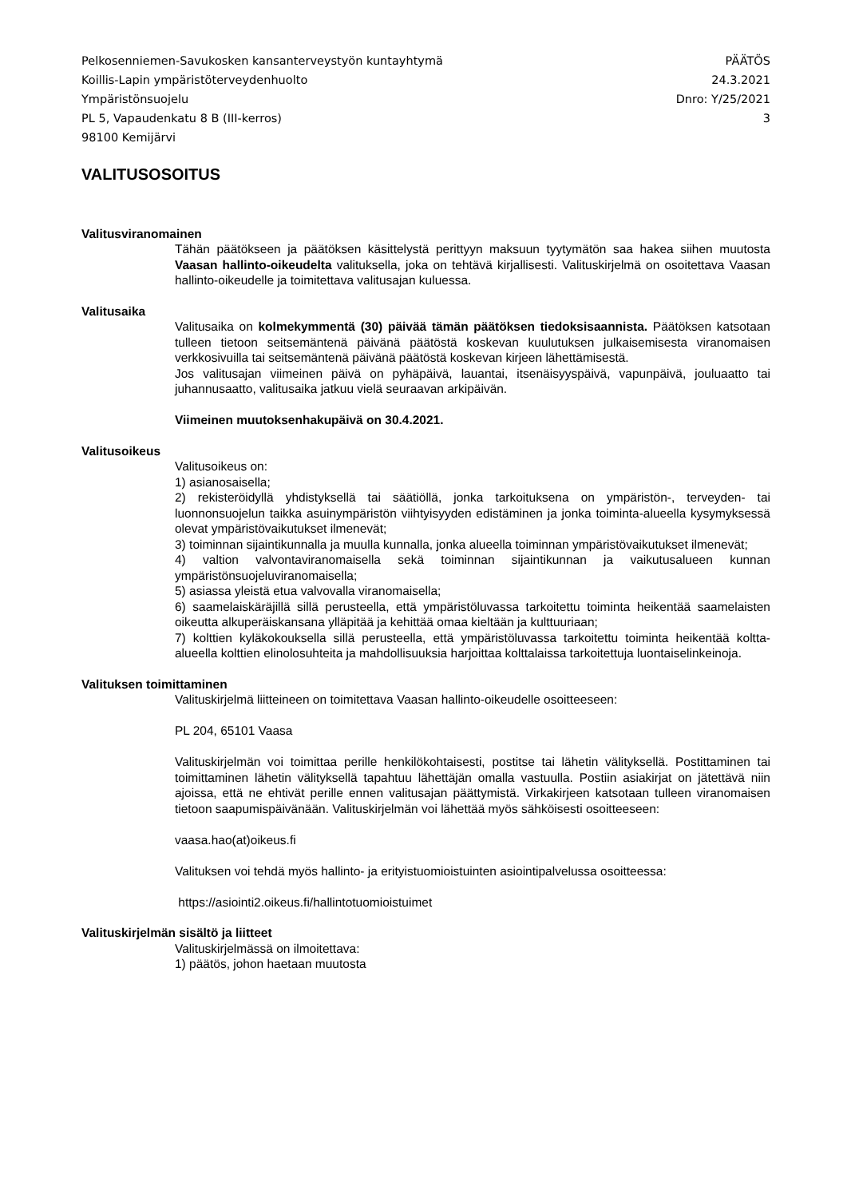Pelkosenniemen-Savukosken kansanterveystyön kuntayhtymä
Koillis-Lapin ympäristöterveydenhuolto
Ympäristönsuojelu
PL 5, Vapaudenkatu 8 B (III-kerros)
98100 Kemijärvi
PÄÄTÖS
24.3.2021
Dnro: Y/25/2021
3
VALITUSOSOITUS
Valitusviranomainen
Tähän päätökseen ja päätöksen käsittelystä perittyyn maksuun tyytymätön saa hakea siihen muutosta Vaasan hallinto-oikeudelta valituksella, joka on tehtävä kirjallisesti. Valituskirjelmä on osoitettava Vaasan hallinto-oikeudelle ja toimitettava valitusajan kuluessa.
Valitusaika
Valitusaika on kolmekymmentä (30) päivää tämän päätöksen tiedoksisaannista. Päätöksen katsotaan tulleen tietoon seitsemäntenä päivänä päätöstä koskevan kuulutuksen julkaisemisesta viranomaisen verkkosivuilla tai seitsemäntenä päivänä päätöstä koskevan kirjeen lähettämisestä.
Jos valitusajan viimeinen päivä on pyhäpäivä, lauantai, itsenäisyyspäivä, vapunpäivä, jouluaatto tai juhannusaatto, valitusaika jatkuu vielä seuraavan arkipäivän.
Viimeinen muutoksenhakupäivä on 30.4.2021.
Valitusoikeus
Valitusoikeus on:
1) asianosaisella;
2) rekisteröidyllä yhdistyksellä tai säätiöllä, jonka tarkoituksena on ympäristön-, terveyden- tai luonnonsuojelun taikka asuinympäristön viihtyisyyden edistäminen ja jonka toiminta-alueella kysymyksessä olevat ympäristövaikutukset ilmenevät;
3) toiminnan sijaintikunnalla ja muulla kunnalla, jonka alueella toiminnan ympäristövaikutukset ilmenevät;
4) valtion valvontaviranomaisella sekä toiminnan sijaintikunnan ja vaikutusalueen kunnan ympäristönsuojeluviranomaisella;
5) asiassa yleistä etua valvovalla viranomaisella;
6) saamelaiskäräjillä sillä perusteella, että ympäristöluvassa tarkoitettu toiminta heikentää saamelaisten oikeutta alkuperäiskansana ylläpitää ja kehittää omaa kieltään ja kulttuuriaan;
7) kolttien kyläkokouksella sillä perusteella, että ympäristöluvassa tarkoitettu toiminta heikentää koltta-alueella kolttien elinolosuhteita ja mahdollisuuksia harjoittaa kolttalaissa tarkoitettuja luontaiselinkeinoja.
Valituksen toimittaminen
Valituskirjelmä liitteineen on toimitettava Vaasan hallinto-oikeudelle osoitteeseen:
PL 204, 65101 Vaasa
Valituskirjelmän voi toimittaa perille henkilökohtaisesti, postitse tai lähetin välityksellä. Postittaminen tai toimittaminen lähetin välityksellä tapahtuu lähettäjän omalla vastuulla. Postiin asiakirjat on jätettävä niin ajoissa, että ne ehtivät perille ennen valitusajan päättymistä. Virkakirjeen katsotaan tulleen viranomaisen tietoon saapumispäivänään. Valituskirjelmän voi lähettää myös sähköisesti osoitteeseen:
vaasa.hao(at)oikeus.fi
Valituksen voi tehdä myös hallinto- ja erityistuomioistuinten asiointipalvelussa osoitteessa:
https://asiointi2.oikeus.fi/hallintotuomioistuimet
Valituskirjelmän sisältö ja liitteet
Valituskirjelmässä on ilmoitettava:
1) päätös, johon haetaan muutosta